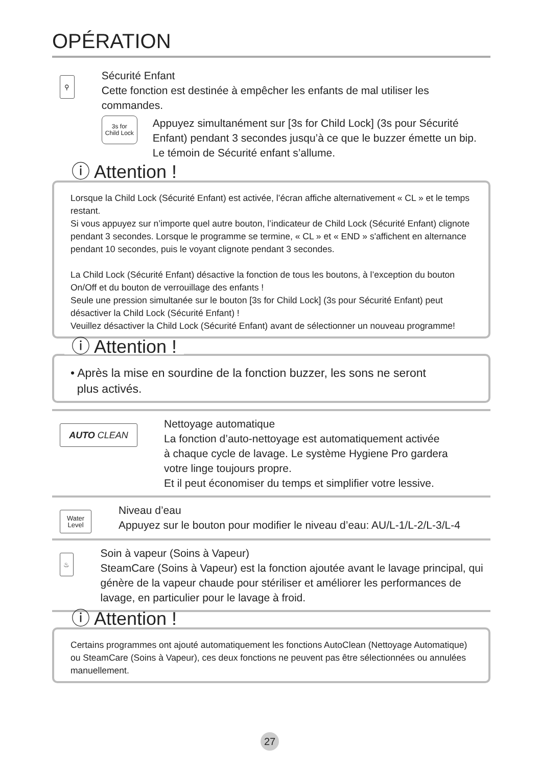OPÉRATION
⚲
Sécurité Enfant
Cette fonction est destinée à empêcher les enfants de mal utiliser les commandes.
3s for
Child Lock
Appuyez simultanément sur [3s for Child Lock] (3s pour Sécurité Enfant) pendant 3 secondes jusqu’à ce que le buzzer émette un bip. Le témoin de Sécurité enfant s’allume.
ⓘ Attention !
Lorsque la Child Lock (Sécurité Enfant) est activée, l’écran affiche alternativement « CL » et le temps restant.
Si vous appuyez sur n’importe quel autre bouton, l’indicateur de Child Lock (Sécurité Enfant) clignote pendant 3 secondes. Lorsque le programme se termine, « CL » et « END » s'affichent en alternance pendant 10 secondes, puis le voyant clignote pendant 3 secondes.
La Child Lock (Sécurité Enfant) désactive la fonction de tous les boutons, à l’exception du bouton On/Off et du bouton de verrouillage des enfants !
Seule une pression simultanée sur le bouton [3s for Child Lock] (3s pour Sécurité Enfant) peut désactiver la Child Lock (Sécurité Enfant) !
Veuillez désactiver la Child Lock (Sécurité Enfant) avant de sélectionner un nouveau programme!
ⓘ Attention !
• Après la mise en sourdine de la fonction buzzer, les sons ne seront
plus activés.
AUTO CLEAN
Nettoyage automatique
La fonction d’auto-nettoyage est automatiquement activée
à chaque cycle de lavage. Le système Hygiene Pro gardera
votre linge toujours propre.
Et il peut économiser du temps et simplifier votre lessive.
Water
Level
Niveau d’eau
Appuyez sur le bouton pour modifier le niveau d’eau: AU/L-1/L-2/L-3/L-4
♨
Soin à vapeur (Soins à Vapeur)
SteamCare (Soins à Vapeur) est la fonction ajoutée avant le lavage principal, qui génère de la vapeur chaude pour stériliser et améliorer les performances de lavage, en particulier pour le lavage à froid.
ⓘ Attention !
Certains programmes ont ajouté automatiquement les fonctions AutoClean (Nettoyage Automatique) ou SteamCare (Soins à Vapeur), ces deux fonctions ne peuvent pas être sélectionnées ou annulées manuellement.
27